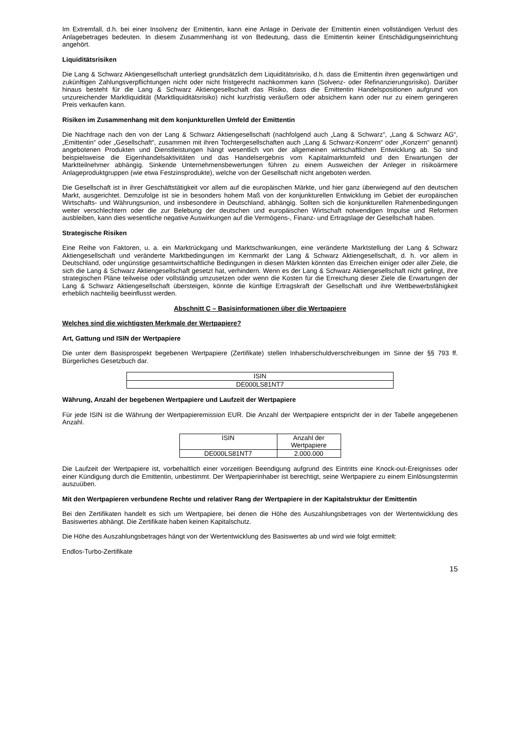Im Extremfall, d.h. bei einer Insolvenz der Emittentin, kann eine Anlage in Derivate der Emittentin einen vollständigen Verlust des Anlagebetrages bedeuten. In diesem Zusammenhang ist von Bedeutung, dass die Emittentin keiner Entschädigungseinrichtung angehört.
Liquiditätsrisiken
Die Lang & Schwarz Aktiengesellschaft unterliegt grundsätzlich dem Liquiditätsrisiko, d.h. dass die Emittentin ihren gegenwärtigen und zukünftigen Zahlungsverpflichtungen nicht oder nicht fristgerecht nachkommen kann (Solvenz- oder Refinanzierungsrisiko). Darüber hinaus besteht für die Lang & Schwarz Aktiengesellschaft das Risiko, dass die Emittentin Handelspositionen aufgrund von unzureichender Marktliquidität (Marktliquiditätsrisiko) nicht kurzfristig veräußern oder absichern kann oder nur zu einem geringeren Preis verkaufen kann.
Risiken im Zusammenhang mit dem konjunkturellen Umfeld der Emittentin
Die Nachfrage nach den von der Lang & Schwarz Aktiengesellschaft (nachfolgend auch „Lang & Schwarz“, „Lang & Schwarz AG“, „Emittentin“ oder „Gesellschaft“, zusammen mit ihren Tochtergesellschaften auch „Lang & Schwarz-Konzern“ oder „Konzern“ genannt) angebotenen Produkten und Dienstleistungen hängt wesentlich von der allgemeinen wirtschaftlichen Entwicklung ab. So sind beispielsweise die Eigenhandelsaktivitäten und das Handelsergebnis vom Kapitalmarktumfeld und den Erwartungen der Marktteilnehmer abhängig. Sinkende Unternehmensbewertungen führen zu einem Ausweichen der Anleger in risikoärmere Anlageproduktgruppen (wie etwa Festzinsprodukte), welche von der Gesellschaft nicht angeboten werden.
Die Gesellschaft ist in ihrer Geschäftstätigkeit vor allem auf die europäischen Märkte, und hier ganz überwiegend auf den deutschen Markt, ausgerichtet. Demzufolge ist sie in besonders hohem Maß von der konjunkturellen Entwicklung im Gebiet der europäischen Wirtschafts- und Währungsunion, und insbesondere in Deutschland, abhängig. Sollten sich die konjunkturellen Rahmenbedingungen weiter verschlechtern oder die zur Belebung der deutschen und europäischen Wirtschaft notwendigen Impulse und Reformen ausbleiben, kann dies wesentliche negative Auswirkungen auf die Vermögens-, Finanz- und Ertragslage der Gesellschaft haben.
Strategische Risiken
Eine Reihe von Faktoren, u. a. ein Marktrückgang und Marktschwankungen, eine veränderte Marktstellung der Lang & Schwarz Aktiengesellschaft und veränderte Marktbedingungen im Kernmarkt der Lang & Schwarz Aktiengesellschaft, d. h. vor allem in Deutschland, oder ungünstige gesamtwirtschaftliche Bedingungen in diesen Märkten könnten das Erreichen einiger oder aller Ziele, die sich die Lang & Schwarz Aktiengesellschaft gesetzt hat, verhindern. Wenn es der Lang & Schwarz Aktiengesellschaft nicht gelingt, ihre strategischen Pläne teilweise oder vollständig umzusetzen oder wenn die Kosten für die Erreichung dieser Ziele die Erwartungen der Lang & Schwarz Aktiengesellschaft übersteigen, könnte die künftige Ertragskraft der Gesellschaft und ihre Wettbewerbsfähigkeit erheblich nachteilig beeinflusst werden.
Abschnitt C – Basisinformationen über die Wertpapiere
Welches sind die wichtigsten Merkmale der Wertpapiere?
Art, Gattung und ISIN der Wertpapiere
Die unter dem Basisprospekt begebenen Wertpapiere (Zertifikate) stellen Inhaberschuldverschreibungen im Sinne der §§ 793 ff. Bürgerliches Gesetzbuch dar.
| ISIN |
| --- |
| DE000LS81NT7 |
Währung, Anzahl der begebenen Wertpapiere und Laufzeit der Wertpapiere
Für jede ISIN ist die Währung der Wertpapieremission EUR. Die Anzahl der Wertpapiere entspricht der in der Tabelle angegebenen Anzahl.
| ISIN | Anzahl der Wertpapiere |
| --- | --- |
| DE000LS81NT7 | 2.000.000 |
Die Laufzeit der Wertpapiere ist, vorbehaltlich einer vorzeitigen Beendigung aufgrund des Eintritts eine Knock-out-Ereignisses oder einer Kündigung durch die Emittentin, unbestimmt. Der Wertpapierinhaber ist berechtigt, seine Wertpapiere zu einem Einlösungstermin auszuüben.
Mit den Wertpapieren verbundene Rechte und relativer Rang der Wertpapiere in der Kapitalstruktur der Emittentin
Bei den Zertifikaten handelt es sich um Wertpapiere, bei denen die Höhe des Auszahlungsbetrages von der Wertentwicklung des Basiswertes abhängt. Die Zertifikate haben keinen Kapitalschutz.
Die Höhe des Auszahlungsbetrages hängt von der Wertentwicklung des Basiswertes ab und wird wie folgt ermittelt:
Endlos-Turbo-Zertifikate
15